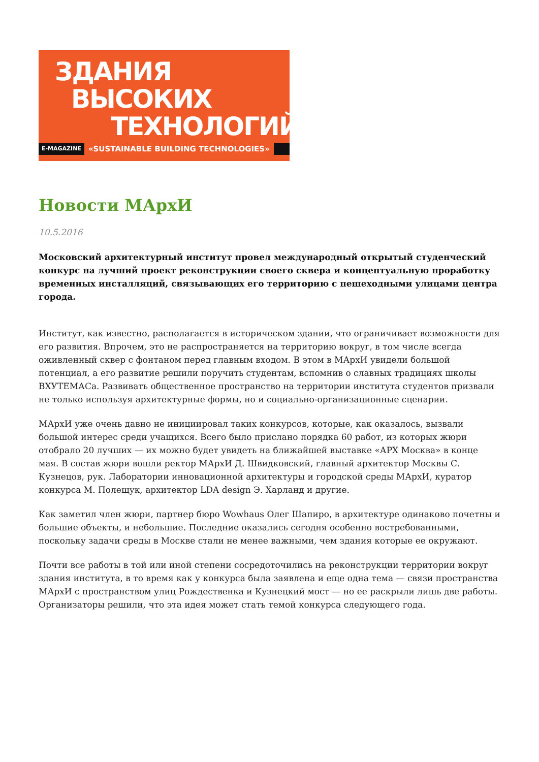ЗДАНИЯ
ВЫСОКИХ
ТЕХНОЛОГИЙ
E-MAGAZINE «SUSTAINABLE BUILDING TECHNOLOGIES»
Новости МАрхИ
10.5.2016
Московский архитектурный институт провел международный открытый студенческий конкурс на лучший проект реконструкции своего сквера и концептуальную проработку временных инсталляций, связывающих его территорию с пешеходными улицами центра города.
Институт, как известно, располагается в историческом здании, что ограничивает возможности для его развития. Впрочем, это не распространяется на территорию вокруг, в том числе всегда оживленный сквер с фонтаном перед главным входом. В этом в МАрхИ увидели большой потенциал, а его развитие решили поручить студентам, вспомнив о славных традициях школы ВХУТЕМАСа. Развивать общественное пространство на территории института студентов призвали не только используя архитектурные формы, но и социально-организационные сценарии.
МАрхИ уже очень давно не инициировал таких конкурсов, которые, как оказалось, вызвали большой интерес среди учащихся. Всего было прислано порядка 60 работ, из которых жюри отобрало 20 лучших — их можно будет увидеть на ближайшей выставке «АРХ Москва» в конце мая. В состав жюри вошли ректор МАрхИ Д. Швидковский, главный архитектор Москвы С. Кузнецов, рук. Лаборатории инновационной архитектуры и городской среды МАрхИ, куратор конкурса М. Полещук, архитектор LDA design Э. Харланд и другие.
Как заметил член жюри, партнер бюро Wowhaus Олег Шапиро, в архитектуре одинаково почетны и большие объекты, и небольшие. Последние оказались сегодня особенно востребованными, поскольку задачи среды в Москве стали не менее важными, чем здания которые ее окружают.
Почти все работы в той или иной степени сосредоточились на реконструкции территории вокруг здания института, в то время как у конкурса была заявлена и еще одна тема — связи пространства МАрхИ с пространством улиц Рождественка и Кузнецкий мост — но ее раскрыли лишь две работы. Организаторы решили, что эта идея может стать темой конкурса следующего года.